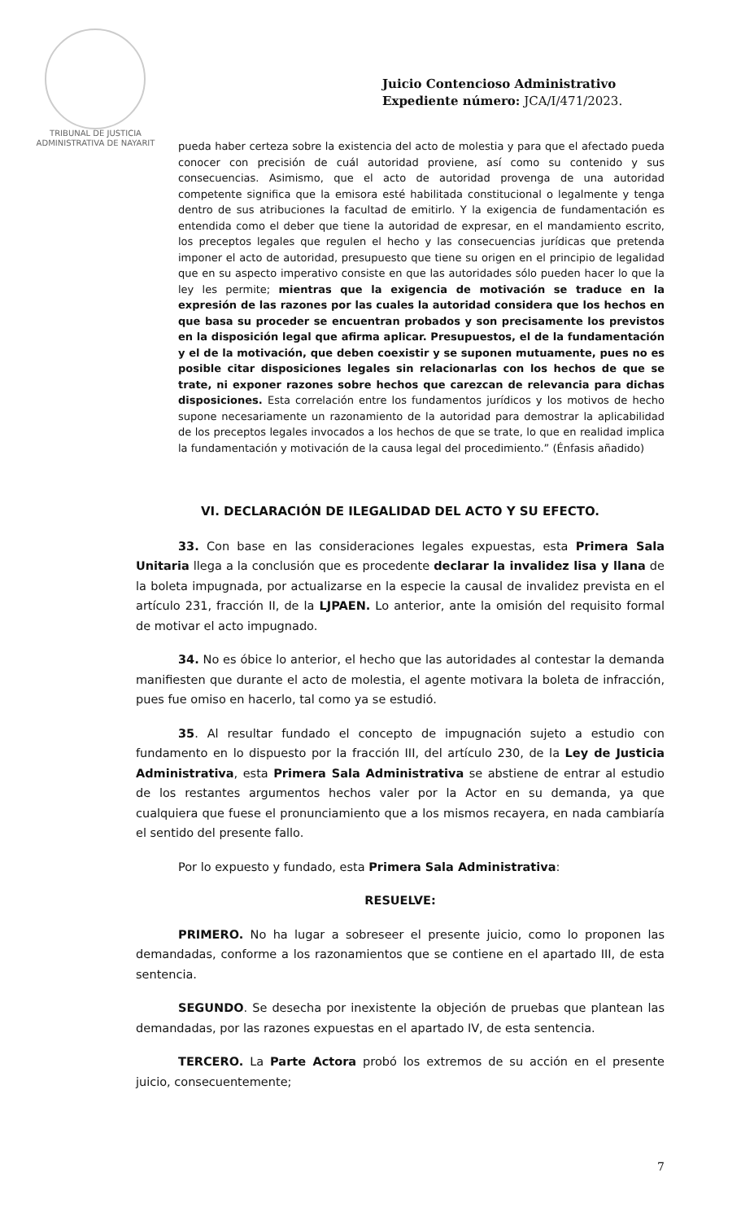TRIBUNAL DE JUSTICIA
ADMINISTRATIVA DE NAYARIT
Juicio Contencioso Administrativo
Expediente número: JCA/I/471/2023.
pueda haber certeza sobre la existencia del acto de molestia y para que el afectado pueda conocer con precisión de cuál autoridad proviene, así como su contenido y sus consecuencias. Asimismo, que el acto de autoridad provenga de una autoridad competente significa que la emisora esté habilitada constitucional o legalmente y tenga dentro de sus atribuciones la facultad de emitirlo. Y la exigencia de fundamentación es entendida como el deber que tiene la autoridad de expresar, en el mandamiento escrito, los preceptos legales que regulen el hecho y las consecuencias jurídicas que pretenda imponer el acto de autoridad, presupuesto que tiene su origen en el principio de legalidad que en su aspecto imperativo consiste en que las autoridades sólo pueden hacer lo que la ley les permite; mientras que la exigencia de motivación se traduce en la expresión de las razones por las cuales la autoridad considera que los hechos en que basa su proceder se encuentran probados y son precisamente los previstos en la disposición legal que afirma aplicar. Presupuestos, el de la fundamentación y el de la motivación, que deben coexistir y se suponen mutuamente, pues no es posible citar disposiciones legales sin relacionarlas con los hechos de que se trate, ni exponer razones sobre hechos que carezcan de relevancia para dichas disposiciones. Esta correlación entre los fundamentos jurídicos y los motivos de hecho supone necesariamente un razonamiento de la autoridad para demostrar la aplicabilidad de los preceptos legales invocados a los hechos de que se trate, lo que en realidad implica la fundamentación y motivación de la causa legal del procedimiento.” (Énfasis añadido)
VI. DECLARACIÓN DE ILEGALIDAD DEL ACTO Y SU EFECTO.
33. Con base en las consideraciones legales expuestas, esta Primera Sala Unitaria llega a la conclusión que es procedente declarar la invalidez lisa y llana de la boleta impugnada, por actualizarse en la especie la causal de invalidez prevista en el artículo 231, fracción II, de la LJPAEN. Lo anterior, ante la omisión del requisito formal de motivar el acto impugnado.
34. No es óbice lo anterior, el hecho que las autoridades al contestar la demanda manifiesten que durante el acto de molestia, el agente motivara la boleta de infracción, pues fue omiso en hacerlo, tal como ya se estudió.
35. Al resultar fundado el concepto de impugnación sujeto a estudio con fundamento en lo dispuesto por la fracción III, del artículo 230, de la Ley de Justicia Administrativa, esta Primera Sala Administrativa se abstiene de entrar al estudio de los restantes argumentos hechos valer por la Actor en su demanda, ya que cualquiera que fuese el pronunciamiento que a los mismos recayera, en nada cambiaría el sentido del presente fallo.
Por lo expuesto y fundado, esta Primera Sala Administrativa:
RESUELVE:
PRIMERO. No ha lugar a sobreseer el presente juicio, como lo proponen las demandadas, conforme a los razonamientos que se contiene en el apartado III, de esta sentencia.
SEGUNDO. Se desecha por inexistente la objeción de pruebas que plantean las demandadas, por las razones expuestas en el apartado IV, de esta sentencia.
TERCERO. La Parte Actora probó los extremos de su acción en el presente juicio, consecuentemente;
7